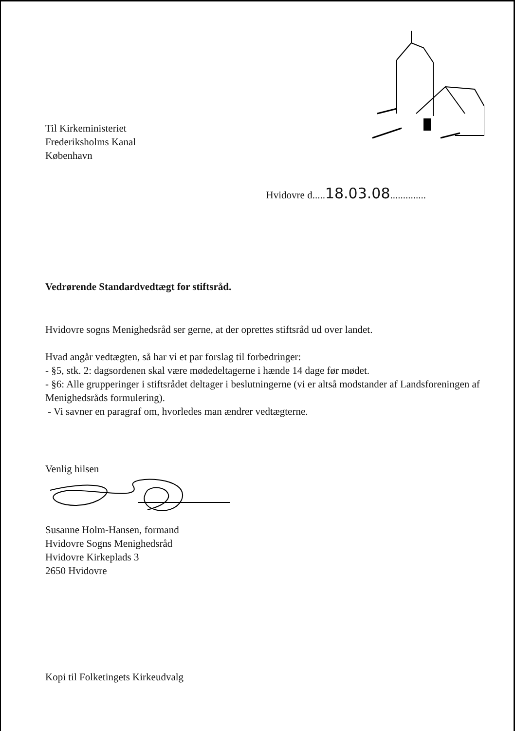Til Kirkeministeriet
Frederiksholms Kanal
København
Hvidovre d.....18.03.08..............
Vedrørende Standardvedtægt for stiftsråd.
Hvidovre sogns Menighedsråd ser gerne, at der oprettes stiftsråd ud over landet.
Hvad angår vedtægten, så har vi et par forslag til forbedringer:
- §5, stk. 2: dagsordenen skal være mødedeltagerne i hænde 14 dage før mødet.
- §6: Alle grupperinger i stiftsrådet deltager i beslutningerne (vi er altså modstander af Landsforeningen af Menighedsråds formulering).
- Vi savner en paragraf om, hvorledes man ændrer vedtægterne.
Venlig hilsen
Susanne Holm-Hansen, formand
Hvidovre Sogns Menighedsråd
Hvidovre Kirkeplads 3
2650 Hvidovre
Kopi til Folketingets Kirkeudvalg